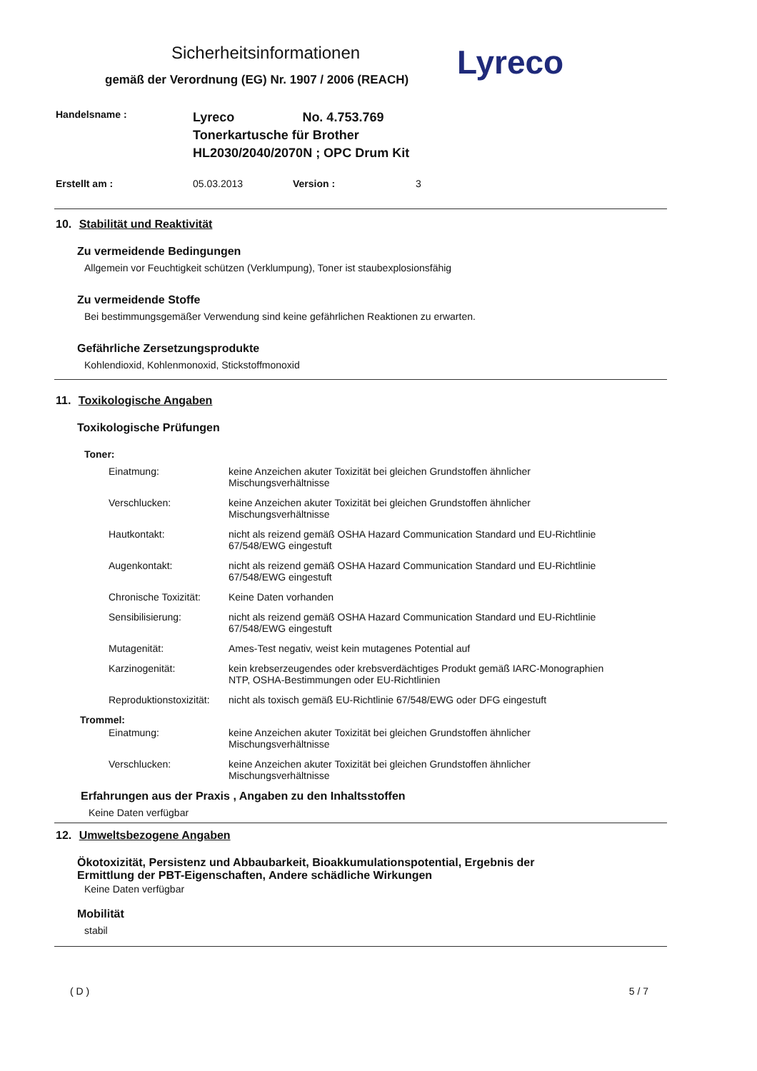Sicherheitsinformationen
gemäß der Verordnung (EG) Nr. 1907 / 2006 (REACH)
Lyreco
| Handelsname : | Lyreco No. 4.753.769 Tonerkartusche für Brother HL2030/2040/2070N ; OPC Drum Kit | | |
| Erstellt am : | 05.03.2013 | Version : | 3 |
10. Stabilität und Reaktivität
Zu vermeidende Bedingungen
Allgemein vor Feuchtigkeit schützen (Verklumpung), Toner ist staubexplosionsfähig
Zu vermeidende Stoffe
Bei bestimmungsgemäßer Verwendung sind keine gefährlichen Reaktionen zu erwarten.
Gefährliche Zersetzungsprodukte
Kohlendioxid, Kohlenmonoxid, Stickstoffmonoxid
11. Toxikologische Angaben
Toxikologische Prüfungen
Toner:
| Einatmung: | keine Anzeichen akuter Toxizität bei gleichen Grundstoffen ähnlicher Mischungsverhältnisse |
| Verschlucken: | keine Anzeichen akuter Toxizität bei gleichen Grundstoffen ähnlicher Mischungsverhältnisse |
| Hautkontakt: | nicht als reizend gemäß OSHA Hazard Communication Standard und EU-Richtlinie 67/548/EWG eingestuft |
| Augenkontakt: | nicht als reizend gemäß OSHA Hazard Communication Standard und EU-Richtlinie 67/548/EWG eingestuft |
| Chronische Toxizität: | Keine Daten vorhanden |
| Sensibilisierung: | nicht als reizend gemäß OSHA Hazard Communication Standard und EU-Richtlinie 67/548/EWG eingestuft |
| Mutagenität: | Ames-Test negativ, weist kein mutagenes Potential auf |
| Karzinogenität: | kein krebserzeugendes oder krebsverdächtiges Produkt gemäß IARC-Monographien NTP, OSHA-Bestimmungen oder EU-Richtlinien |
| Reproduktionstoxizität: | nicht als toxisch gemäß EU-Richtlinie 67/548/EWG oder DFG eingestuft |
Trommel:
| Einatmung: | keine Anzeichen akuter Toxizität bei gleichen Grundstoffen ähnlicher Mischungsverhältnisse |
| Verschlucken: | keine Anzeichen akuter Toxizität bei gleichen Grundstoffen ähnlicher Mischungsverhältnisse |
Erfahrungen aus der Praxis , Angaben zu den Inhaltsstoffen
Keine Daten verfügbar
12. Umweltsbezogene Angaben
Ökotoxizität, Persistenz und Abbaubarkeit, Bioakkumulationspotential, Ergebnis der
Ermittlung der PBT-Eigenschaften, Andere schädliche Wirkungen
Keine Daten verfügbar
Mobilität
stabil
( D ) 5 / 7